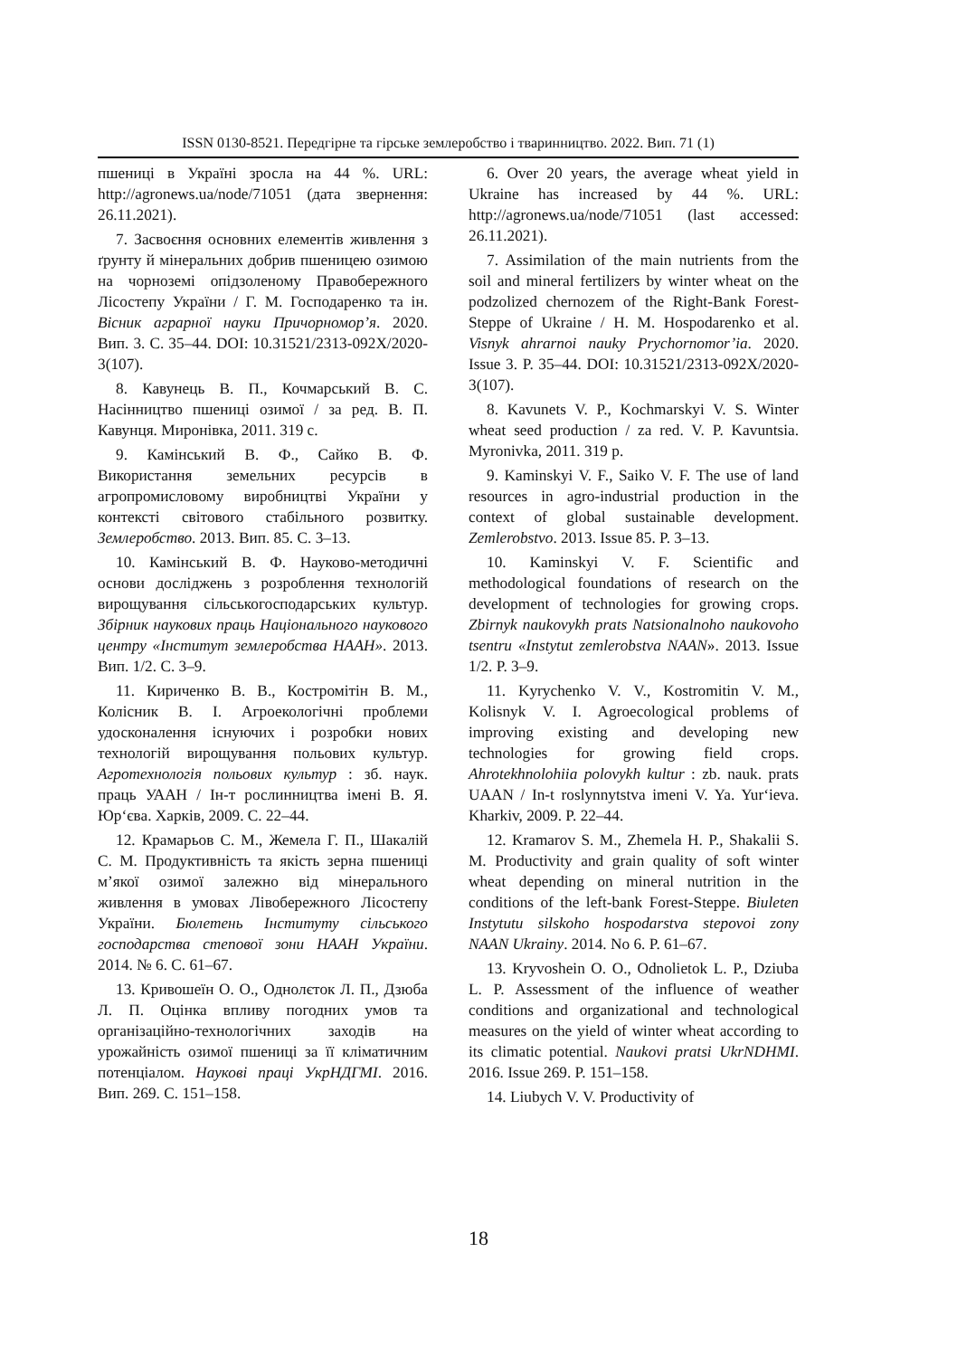ISSN 0130-8521. Передгірне та гірське землеробство і тваринництво. 2022. Вип. 71 (1)
пшениці в Україні зросла на 44 %. URL: http://agronews.ua/node/71051 (дата звернення: 26.11.2021).
7. Засвоєння основних елементів живлення з ґрунту й мінеральних добрив пшеницею озимою на чорноземі опідзоленому Правобережного Лісостепу України / Г. М. Господаренко та ін. Вісник аграрної науки Причорномор’я. 2020. Вип. 3. С. 35–44. DOI: 10.31521/2313-092X/2020-3(107).
8. Кавунець В. П., Кочмарський В. С. Насінництво пшениці озимої / за ред. В. П. Кавунця. Миронівка, 2011. 319 с.
9. Камінський В. Ф., Сайко В. Ф. Використання земельних ресурсів в агропромисловому виробництві України у контексті світового стабільного розвитку. Землеробство. 2013. Вип. 85. С. 3–13.
10. Камінський В. Ф. Науково-методичні основи досліджень з розроблення технологій вирощування сільськогосподарських культур. Збірник наукових праць Національного наукового центру «Інститут землеробства НААН». 2013. Вип. 1/2. С. 3–9.
11. Кириченко В. В., Костромітін В. М., Колісник В. І. Агроекологічні проблеми удосконалення існуючих і розробки нових технологій вирощування польових культур. Агротехнологія польових культур : зб. наук. праць УААН / Ін-т рослинництва імені В. Я. Юр‘єва. Харків, 2009. С. 22–44.
12. Крамарьов С. М., Жемела Г. П., Шакалій С. М. Продуктивність та якість зерна пшениці м’якої озимої залежно від мінерального живлення в умовах Лівобережного Лісостепу України. Бюлетень Інституту сільського господарства степової зони НААН України. 2014. № 6. С. 61–67.
13. Кривошеїн О. О., Однолєток Л. П., Дзюба Л. П. Оцінка впливу погодних умов та організаційно-технологічних заходів на урожайність озимої пшениці за її кліматичним потенціалом. Наукові праці УкрНДГМІ. 2016. Вип. 269. С. 151–158.
6. Over 20 years, the average wheat yield in Ukraine has increased by 44 %. URL: http://agronews.ua/node/71051 (last accessed: 26.11.2021).
7. Assimilation of the main nutrients from the soil and mineral fertilizers by winter wheat on the podzolized chernozem of the Right-Bank Forest-Steppe of Ukraine / H. M. Hospodarenko et al. Visnyk ahrarnoi nauky Prychornomor’ia. 2020. Issue 3. P. 35–44. DOI: 10.31521/2313-092X/2020-3(107).
8. Kavunets V. P., Kochmarskyi V. S. Winter wheat seed production / za red. V. P. Kavuntsia. Myronivka, 2011. 319 p.
9. Kaminskyi V. F., Saiko V. F. The use of land resources in agro-industrial production in the context of global sustainable development. Zemlerobstvo. 2013. Issue 85. P. 3–13.
10. Kaminskyi V. F. Scientific and methodological foundations of research on the development of technologies for growing crops. Zbirnyk naukovykh prats Natsionalnoho naukovoho tsentru «Instytut zemlerobstva NAAN». 2013. Issue 1/2. P. 3–9.
11. Kyrychenko V. V., Kostromitin V. M., Kolisnyk V. I. Agroecological problems of improving existing and developing new technologies for growing field crops. Ahrotekhnolohiia polovykh kultur : zb. nauk. prats UAAN / In-t roslynnytstva imeni V. Ya. Yur‘ieva. Kharkiv, 2009. P. 22–44.
12. Kramarov S. M., Zhemela H. P., Shakalii S. M. Productivity and grain quality of soft winter wheat depending on mineral nutrition in the conditions of the left-bank Forest-Steppe. Biuleten Instytutu silskoho hospodarstva stepovoi zony NAAN Ukrainy. 2014. No 6. P. 61–67.
13. Kryvoshein O. O., Odnolietok L. P., Dziuba L. P. Assessment of the influence of weather conditions and organizational and technological measures on the yield of winter wheat according to its climatic potential. Naukovi pratsi UkrNDHMI. 2016. Issue 269. P. 151–158.
14. Liubych V. V. Productivity of
18